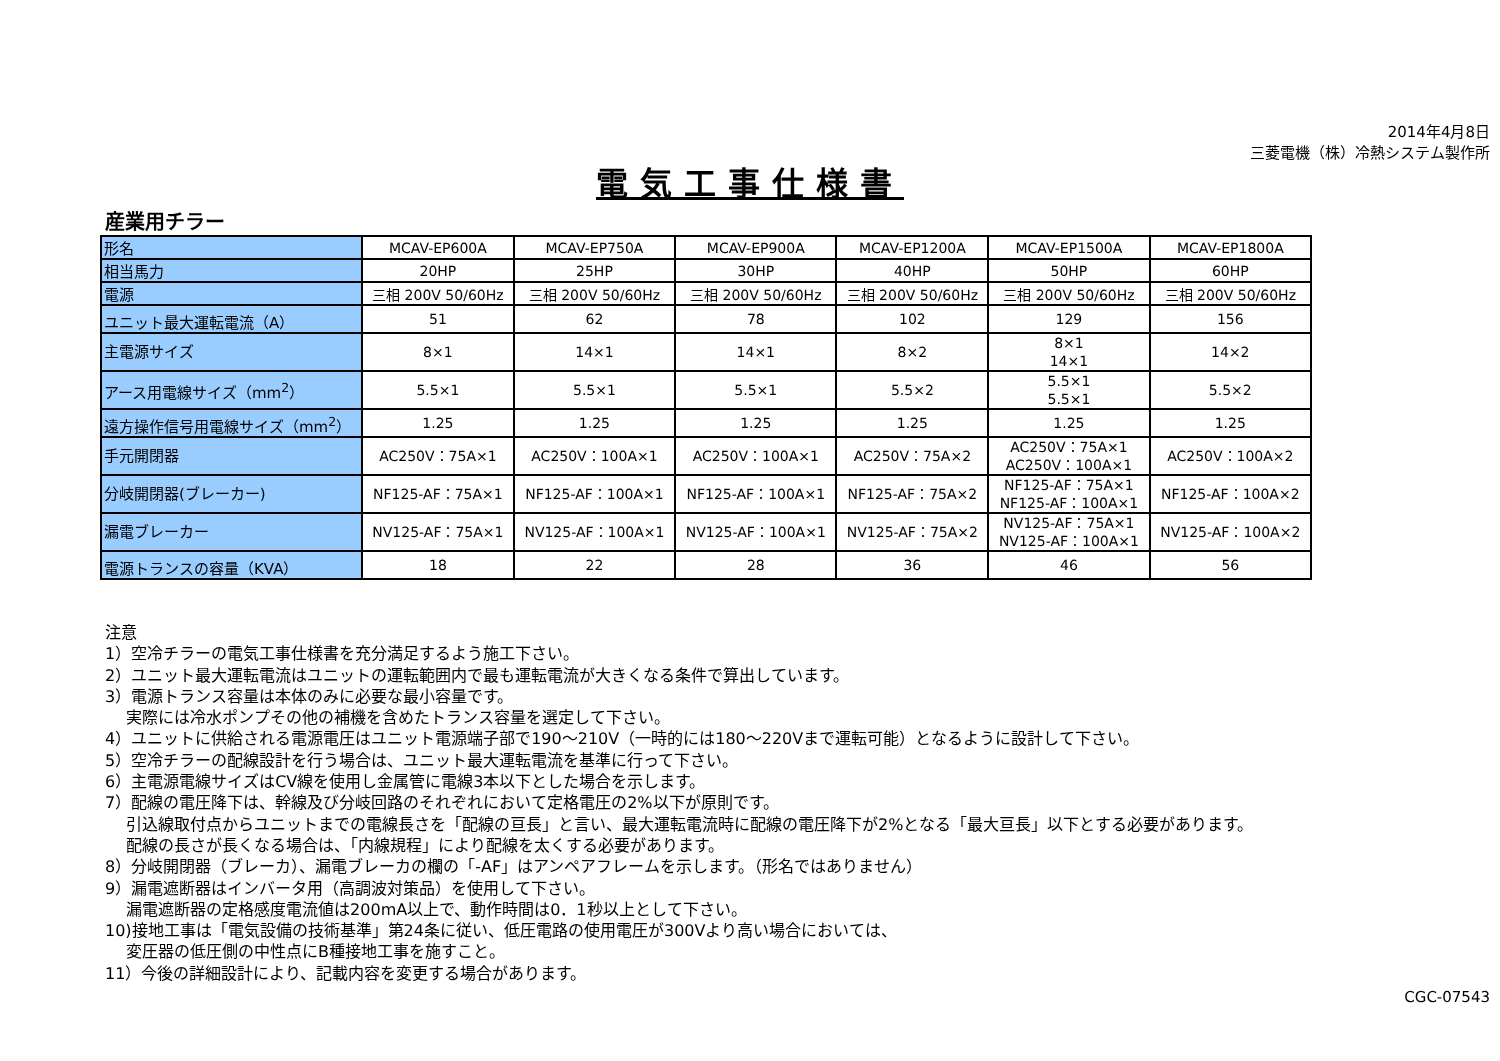2014年4月8日
三菱電機（株）冷熱システム製作所
電気工事仕様書
産業用チラー
| 形名 | MCAV-EP600A | MCAV-EP750A | MCAV-EP900A | MCAV-EP1200A | MCAV-EP1500A | MCAV-EP1800A |
| 相当馬力 | 20HP | 25HP | 30HP | 40HP | 50HP | 60HP |
| 電源 | 三相 200V 50/60Hz | 三相 200V 50/60Hz | 三相 200V 50/60Hz | 三相 200V 50/60Hz | 三相 200V 50/60Hz | 三相 200V 50/60Hz |
| ユニット最大運転電流（A） | 51 | 62 | 78 | 102 | 129 | 156 |
| 主電源サイズ | 8×1 | 14×1 | 14×1 | 8×2 | 8×1 14×1 | 14×2 |
| アース用電線サイズ（mm<sup>2</sup>） | 5.5×1 | 5.5×1 | 5.5×1 | 5.5×2 | 5.5×1 5.5×1 | 5.5×2 |
| 遠方操作信号用電線サイズ（mm<sup>2</sup>） | 1.25 | 1.25 | 1.25 | 1.25 | 1.25 | 1.25 |
| 手元開閉器 | AC250V：75A×1 | AC250V：100A×1 | AC250V：100A×1 | AC250V：75A×2 | AC250V：75A×1 AC250V：100A×1 | AC250V：100A×2 |
| 分岐開閉器(ブレーカー) | NF125-AF：75A×1 | NF125-AF：100A×1 | NF125-AF：100A×1 | NF125-AF：75A×2 | NF125-AF：75A×1 NF125-AF：100A×1 | NF125-AF：100A×2 |
| 漏電ブレーカー | NV125-AF：75A×1 | NV125-AF：100A×1 | NV125-AF：100A×1 | NV125-AF：75A×2 | NV125-AF：75A×1 NV125-AF：100A×1 | NV125-AF：100A×2 |
| 電源トランスの容量（KVA） | 18 | 22 | 28 | 36 | 46 | 56 |
注意
1）空冷チラーの電気工事仕様書を充分満足するよう施工下さい。
2）ユニット最大運転電流はユニットの運転範囲内で最も運転電流が大きくなる条件で算出しています。
3）電源トランス容量は本体のみに必要な最小容量です。
　 実際には冷水ポンプその他の補機を含めたトランス容量を選定して下さい。
4）ユニットに供給される電源電圧はユニット電源端子部で190～210V（一時的には180～220Vまで運転可能）となるように設計して下さい。
5）空冷チラーの配線設計を行う場合は、ユニット最大運転電流を基準に行って下さい。
6）主電源電線サイズはCV線を使用し金属管に電線3本以下とした場合を示します。
7）配線の電圧降下は、幹線及び分岐回路のそれぞれにおいて定格電圧の2%以下が原則です。
　 引込線取付点からユニットまでの電線長さを「配線の亘長」と言い、最大運転電流時に配線の電圧降下が2%となる「最大亘長」以下とする必要があります。
　 配線の長さが長くなる場合は、「内線規程」により配線を太くする必要があります。
8）分岐開閉器（ブレーカ）、漏電ブレーカの欄の「-AF」はアンペアフレームを示します。（形名ではありません）
9）漏電遮断器はインバータ用（高調波対策品）を使用して下さい。
　 漏電遮断器の定格感度電流値は200mA以上で、動作時間は0．1秒以上として下さい。
10)接地工事は「電気設備の技術基準」第24条に従い、低圧電路の使用電圧が300Vより高い場合においては、
　 変圧器の低圧側の中性点にB種接地工事を施すこと。
11）今後の詳細設計により、記載内容を変更する場合があります。
CGC-07543